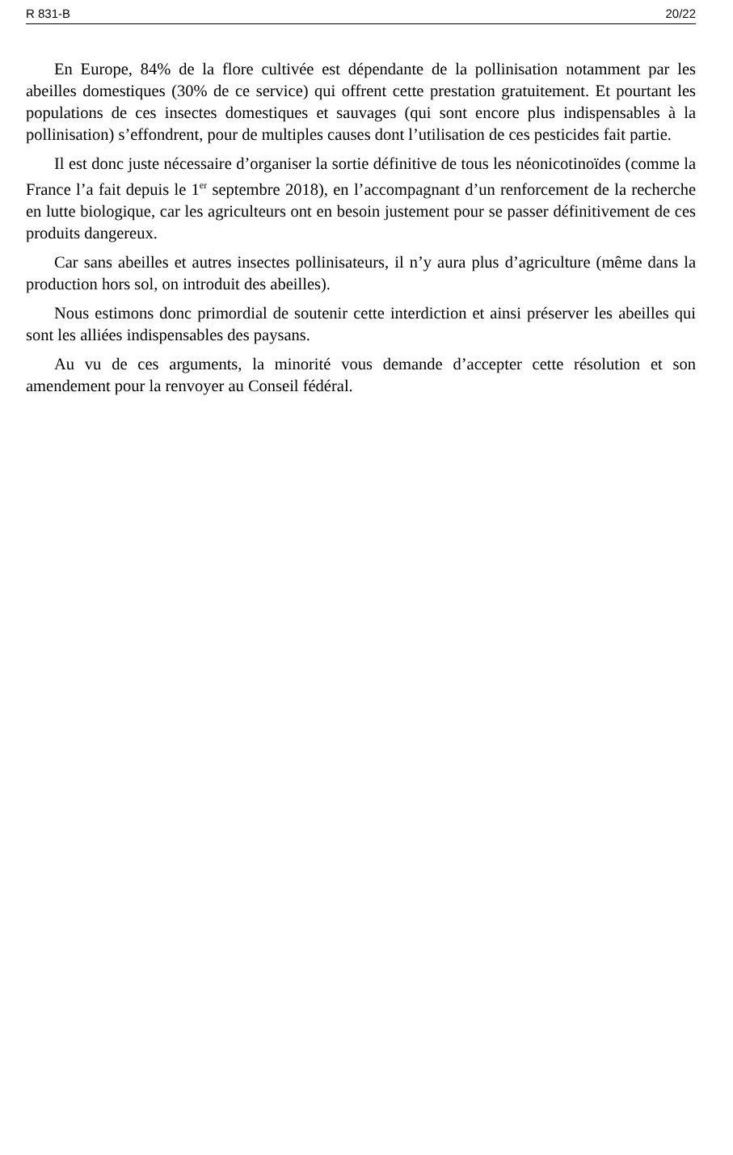R 831-B 20/22
En Europe, 84% de la flore cultivée est dépendante de la pollinisation notamment par les abeilles domestiques (30% de ce service) qui offrent cette prestation gratuitement. Et pourtant les populations de ces insectes domestiques et sauvages (qui sont encore plus indispensables à la pollinisation) s’effondrent, pour de multiples causes dont l’utilisation de ces pesticides fait partie.
Il est donc juste nécessaire d’organiser la sortie définitive de tous les néonicotinoïdes (comme la France l’a fait depuis le 1<sup>er</sup> septembre 2018), en l’accompagnant d’un renforcement de la recherche en lutte biologique, car les agriculteurs ont en besoin justement pour se passer définitivement de ces produits dangereux.
Car sans abeilles et autres insectes pollinisateurs, il n’y aura plus d’agriculture (même dans la production hors sol, on introduit des abeilles).
Nous estimons donc primordial de soutenir cette interdiction et ainsi préserver les abeilles qui sont les alliées indispensables des paysans.
Au vu de ces arguments, la minorité vous demande d’accepter cette résolution et son amendement pour la renvoyer au Conseil fédéral.